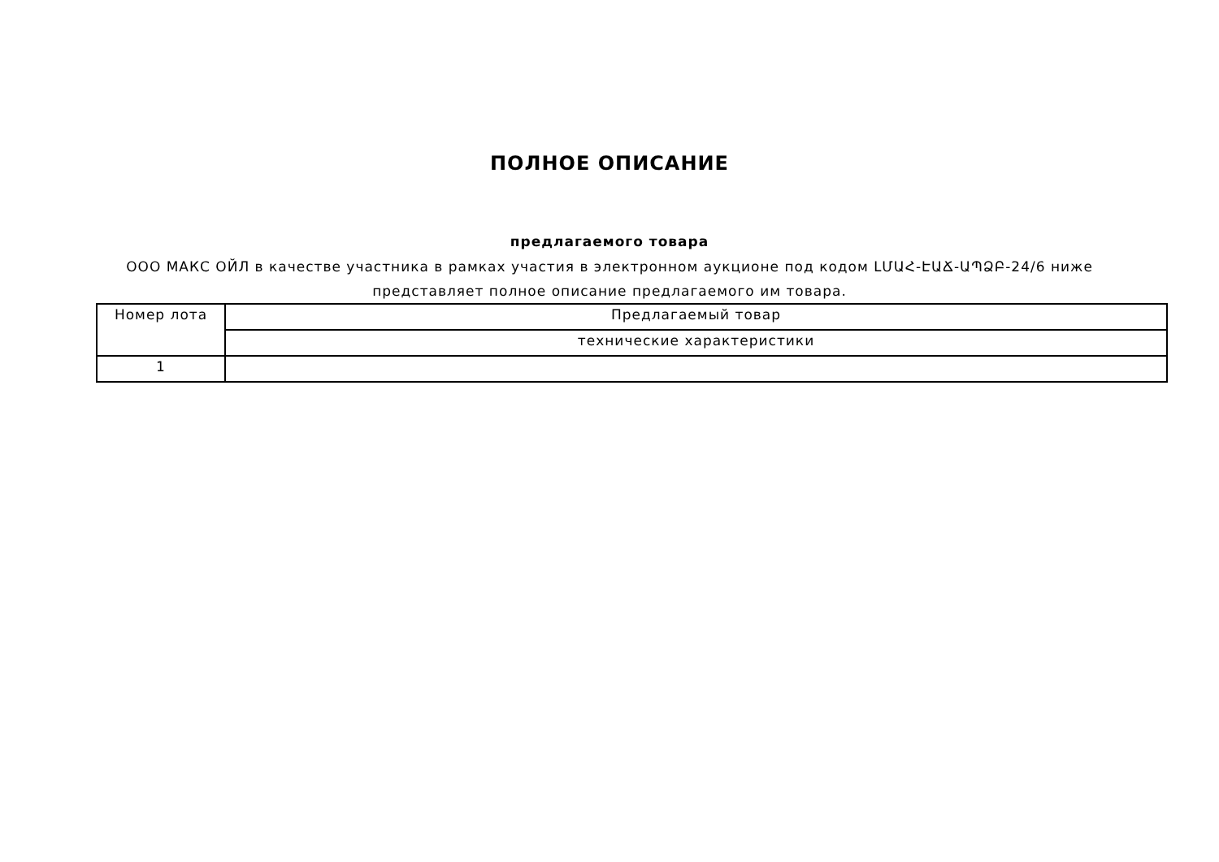ПОЛНОЕ ОПИСАНИЕ
предлагаемого товара
ООО МАКС ОЙЛ в качестве участника в рамках участия в электронном аукционе под кодом ԼՄԱՀ-ԷԱՃ-ԱՊՁԲ-24/6 ниже представляет полное описание предлагаемого им товара.
| Номер лота | Предлагаемый товар |
| | технические характеристики |
| 1 | |